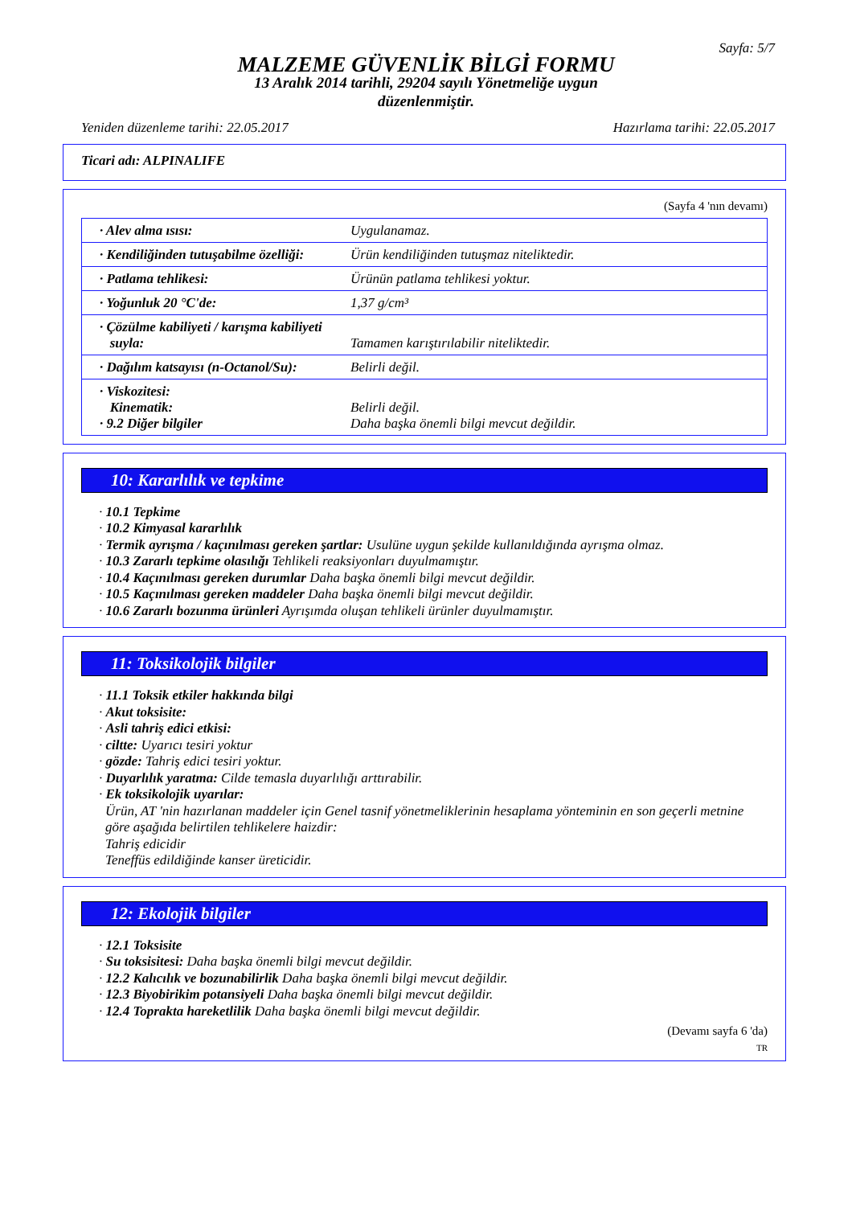Sayfa: 5/7
MALZEME GÜVENLİK BİLGİ FORMU
13 Aralık 2014 tarihli, 29204 sayılı Yönetmeliğe uygun
düzenlenmiştir.
Yeniden düzenleme tarihi: 22.05.2017 Hazırlama tarihi: 22.05.2017
Ticari adı: ALPINALIFE
(Sayfa 4 'nın devamı)
| · Alev alma ısısı: | Uygulanamaz. |
| · Kendiliğinden tutuşabilme özelliği: | Ürün kendiliğinden tutuşmaz niteliktedir. |
| · Patlama tehlikesi: | Ürünün patlama tehlikesi yoktur. |
| · Yoğunluk 20 °C'de: | 1,37 g/cm³ |
| · Çözülme kabiliyeti / karışma kabiliyeti suyla: | Tamamen karıştırılabilir niteliktedir. |
| · Dağılım katsayısı (n-Octanol/Su): | Belirli değil. |
| · Viskozitesi: Kinematik: · 9.2 Diğer bilgiler | Belirli değil. Daha başka önemli bilgi mevcut değildir. |
10: Kararlılık ve tepkime
· 10.1 Tepkime
· 10.2 Kimyasal kararlılık
· Termik ayrışma / kaçınılması gereken şartlar: Usulüne uygun şekilde kullanıldığında ayrışma olmaz.
· 10.3 Zararlı tepkime olasılığı Tehlikeli reaksiyonları duyulmamıştır.
· 10.4 Kaçınılması gereken durumlar Daha başka önemli bilgi mevcut değildir.
· 10.5 Kaçınılması gereken maddeler Daha başka önemli bilgi mevcut değildir.
· 10.6 Zararlı bozunma ürünleri Ayrışımda oluşan tehlikeli ürünler duyulmamıştır.
11: Toksikolojik bilgiler
· 11.1 Toksik etkiler hakkında bilgi
· Akut toksisite:
· Asli tahriş edici etkisi:
· ciltte: Uyarıcı tesiri yoktur
· gözde: Tahriş edici tesiri yoktur.
· Duyarlılık yaratma: Cilde temasla duyarlılığı arttırabilir.
· Ek toksikolojik uyarılar:
Ürün, AT 'nin hazırlanan maddeler için Genel tasnif yönetmeliklerinin hesaplama yönteminin en son geçerli metnine göre aşağıda belirtilen tehlikelere haizdir:
Tahriş edicidir
Teneffüs edildiğinde kanser üreticidir.
12: Ekolojik bilgiler
· 12.1 Toksisite
· Su toksisitesi: Daha başka önemli bilgi mevcut değildir.
· 12.2 Kalıcılık ve bozunabilirlik Daha başka önemli bilgi mevcut değildir.
· 12.3 Biyobirikim potansiyeli Daha başka önemli bilgi mevcut değildir.
· 12.4 Toprakta hareketlilik Daha başka önemli bilgi mevcut değildir.
(Devamı sayfa 6 'da)
TR